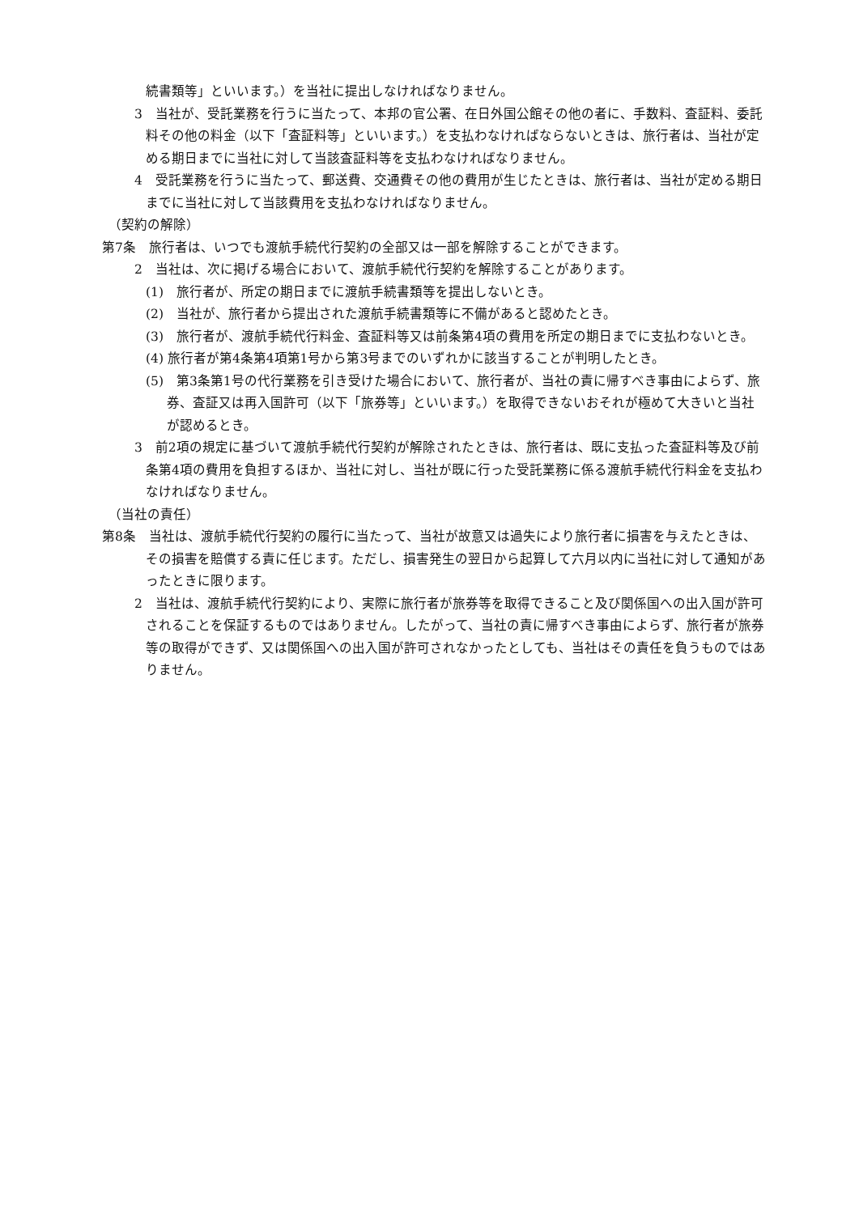続書類等」といいます。）を当社に提出しなければなりません。
3　当社が、受託業務を行うに当たって、本邦の官公署、在日外国公館その他の者に、手数料、査証料、委託料その他の料金（以下「査証料等」といいます。）を支払わなければならないときは、旅行者は、当社が定める期日までに当社に対して当該査証料等を支払わなければなりません。
4　受託業務を行うに当たって、郵送費、交通費その他の費用が生じたときは、旅行者は、当社が定める期日までに当社に対して当該費用を支払わなければなりません。
（契約の解除）
第7条　旅行者は、いつでも渡航手続代行契約の全部又は一部を解除することができます。
2　当社は、次に掲げる場合において、渡航手続代行契約を解除することがあります。
(1)　旅行者が、所定の期日までに渡航手続書類等を提出しないとき。
(2)　当社が、旅行者から提出された渡航手続書類等に不備があると認めたとき。
(3)　旅行者が、渡航手続代行料金、査証料等又は前条第4項の費用を所定の期日までに支払わないとき。
(4) 旅行者が第4条第4項第1号から第3号までのいずれかに該当することが判明したとき。
(5)　第3条第1号の代行業務を引き受けた場合において、旅行者が、当社の責に帰すべき事由によらず、旅券、査証又は再入国許可（以下「旅券等」といいます。）を取得できないおそれが極めて大きいと当社が認めるとき。
3　前2項の規定に基づいて渡航手続代行契約が解除されたときは、旅行者は、既に支払った査証料等及び前条第4項の費用を負担するほか、当社に対し、当社が既に行った受託業務に係る渡航手続代行料金を支払わなければなりません。
（当社の責任）
第8条　当社は、渡航手続代行契約の履行に当たって、当社が故意又は過失により旅行者に損害を与えたときは、その損害を賠償する責に任じます。ただし、損害発生の翌日から起算して六月以内に当社に対して通知があったときに限ります。
2　当社は、渡航手続代行契約により、実際に旅行者が旅券等を取得できること及び関係国への出入国が許可されることを保証するものではありません。したがって、当社の責に帰すべき事由によらず、旅行者が旅券等の取得ができず、又は関係国への出入国が許可されなかったとしても、当社はその責任を負うものではありません。